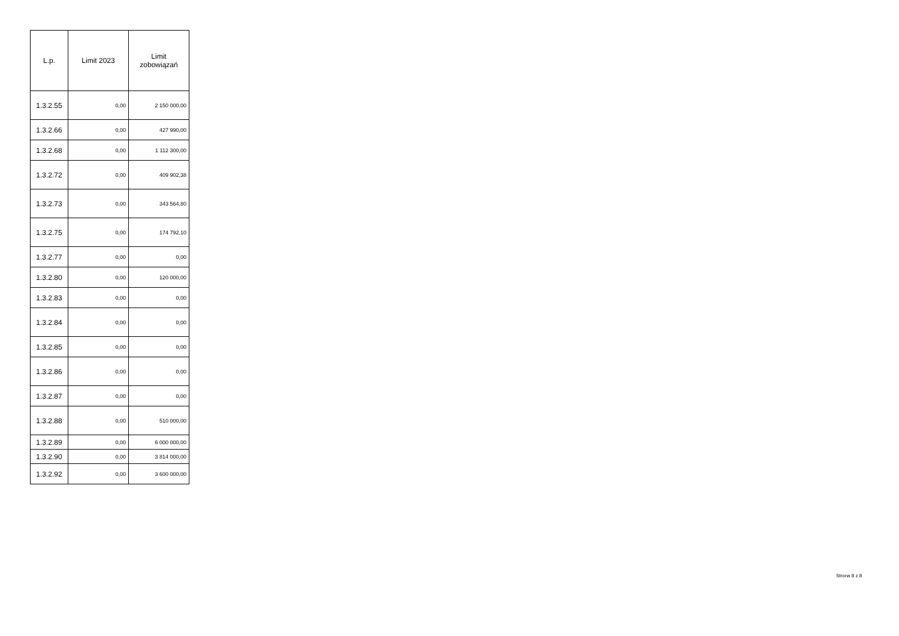| L.p. | Limit 2023 | Limit zobowiązań |
| --- | --- | --- |
| 1.3.2.55 | 0,00 | 2 150 000,00 |
| 1.3.2.66 | 0,00 | 427 990,00 |
| 1.3.2.68 | 0,00 | 1 112 300,00 |
| 1.3.2.72 | 0,00 | 409 902,38 |
| 1.3.2.73 | 0,00 | 343 564,80 |
| 1.3.2.75 | 0,00 | 174 792,10 |
| 1.3.2.77 | 0,00 | 0,00 |
| 1.3.2.80 | 0,00 | 120 000,00 |
| 1.3.2.83 | 0,00 | 0,00 |
| 1.3.2.84 | 0,00 | 0,00 |
| 1.3.2.85 | 0,00 | 0,00 |
| 1.3.2.86 | 0,00 | 0,00 |
| 1.3.2.87 | 0,00 | 0,00 |
| 1.3.2.88 | 0,00 | 510 000,00 |
| 1.3.2.89 | 0,00 | 6 000 000,00 |
| 1.3.2.90 | 0,00 | 3 814 000,00 |
| 1.3.2.92 | 0,00 | 3 600 000,00 |
Strona 8 z 8